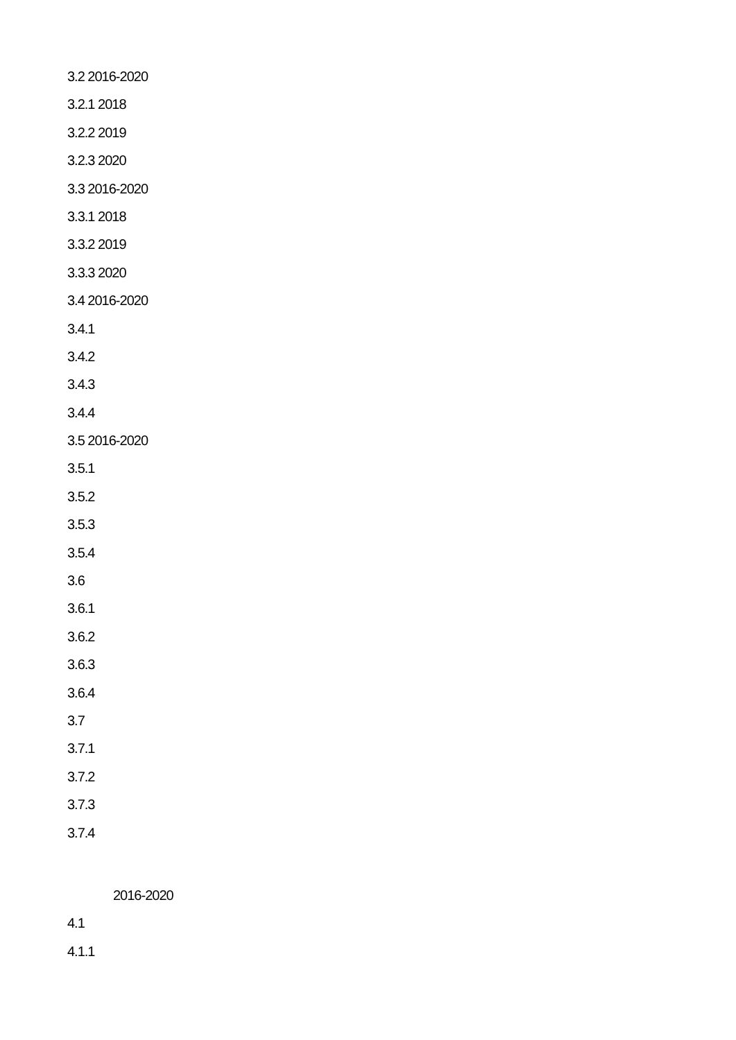3.2 2016-2020
3.2.1 2018
3.2.2 2019
3.2.3 2020
3.3 2016-2020
3.3.1 2018
3.3.2 2019
3.3.3 2020
3.4 2016-2020
3.4.1
3.4.2
3.4.3
3.4.4
3.5 2016-2020
3.5.1
3.5.2
3.5.3
3.5.4
3.6
3.6.1
3.6.2
3.6.3
3.6.4
3.7
3.7.1
3.7.2
3.7.3
3.7.4
2016-2020
4.1
4.1.1